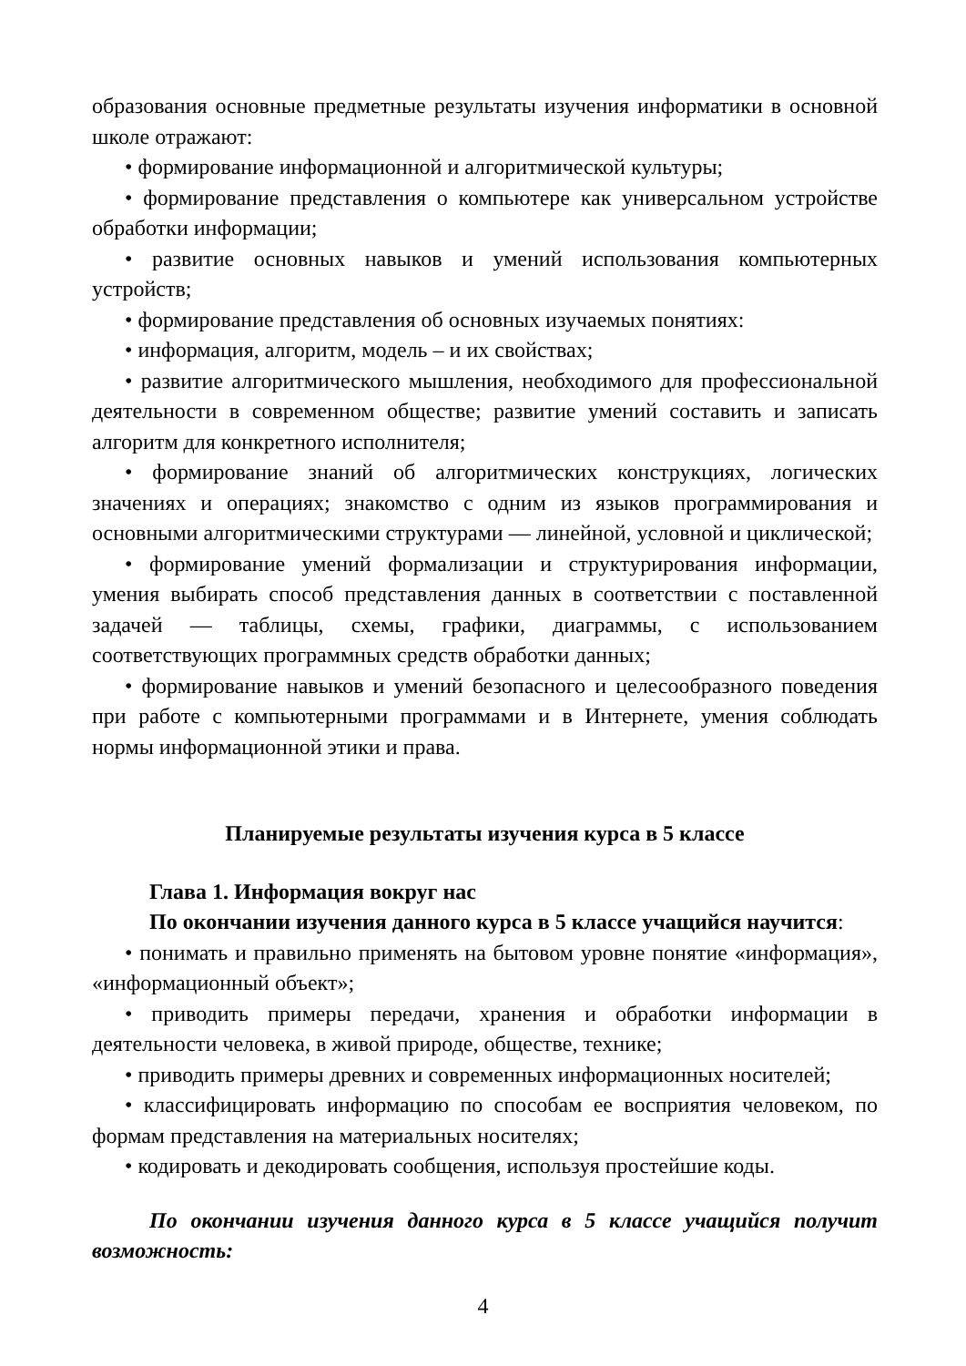образования основные предметные результаты изучения информатики в основной школе отражают:
• формирование информационной и алгоритмической культуры;
• формирование представления о компьютере как универсальном устройстве обработки информации;
• развитие основных навыков и умений использования компьютерных устройств;
• формирование представления об основных изучаемых понятиях:
• информация, алгоритм, модель – и их свойствах;
• развитие алгоритмического мышления, необходимого для профессиональной деятельности в современном обществе; развитие умений составить и записать алгоритм для конкретного исполнителя;
• формирование знаний об алгоритмических конструкциях, логических значениях и операциях; знакомство с одним из языков программирования и основными алгоритмическими структурами — линейной, условной и циклической;
• формирование умений формализации и структурирования информации, умения выбирать способ представления данных в соответствии с поставленной задачей — таблицы, схемы, графики, диаграммы, с использованием соответствующих программных средств обработки данных;
• формирование навыков и умений безопасного и целесообразного поведения при работе с компьютерными программами и в Интернете, умения соблюдать нормы информационной этики и права.
Планируемые результаты изучения курса в 5 классе
Глава 1. Информация вокруг нас
По окончании изучения данного курса в 5 классе учащийся научится:
• понимать и правильно применять на бытовом уровне понятие «информация», «информационный объект»;
• приводить примеры передачи, хранения и обработки информации в деятельности человека, в живой природе, обществе, технике;
• приводить примеры древних и современных информационных носителей;
• классифицировать информацию по способам ее восприятия человеком, по формам представления на материальных носителях;
• кодировать и декодировать сообщения, используя простейшие коды.
По окончании изучения данного курса в 5 классе учащийся получит возможность:
4